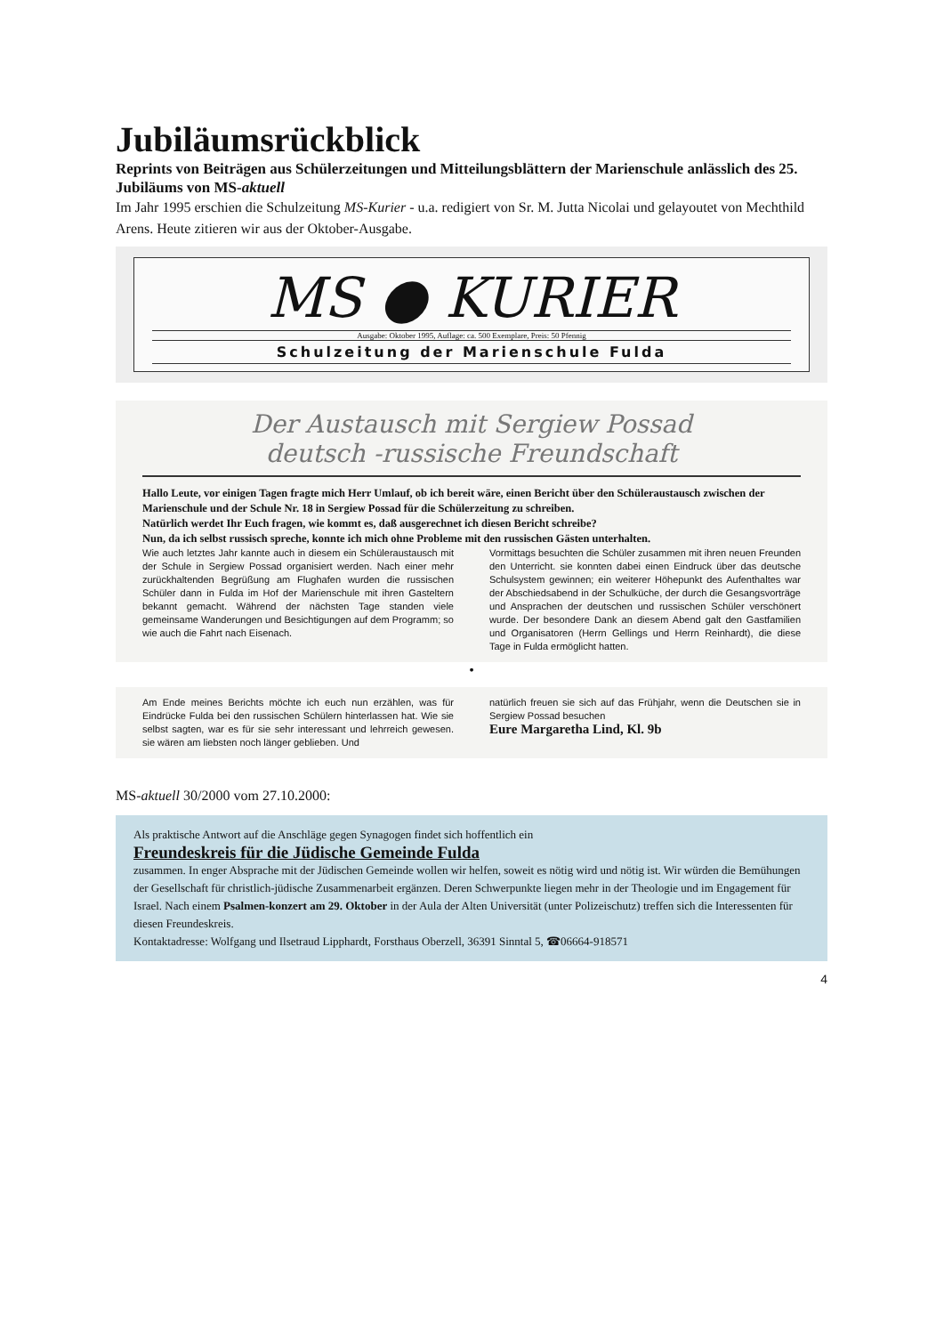Jubiläumsrückblick
Reprints von Beiträgen aus Schülerzeitungen und Mitteilungsblättern der Marienschule anlässlich des 25. Jubiläums von MS-aktuell
Im Jahr 1995 erschien die Schulzeitung MS-Kurier - u.a. redigiert von Sr. M. Jutta Nicolai und gelayoutet von Mechthild Arens. Heute zitieren wir aus der Oktober-Ausgabe.
MS ● KURIER
Ausgabe: Oktober 1995, Auflage: ca. 500 Exemplare, Preis: 50 Pfennig
Schulzeitung der Marienschule Fulda
Der Austausch mit Sergiew Possad
deutsch -russische Freundschaft
Hallo Leute, vor einigen Tagen fragte mich Herr Umlauf, ob ich bereit wäre, einen Bericht über den Schüleraustausch zwischen der Marienschule und der Schule Nr. 18 in Sergiew Possad für die Schülerzeitung zu schreiben.
Natürlich werdet Ihr Euch fragen, wie kommt es, daß ausgerechnet ich diesen Bericht schreibe?
Nun, da ich selbst russisch spreche, konnte ich mich ohne Probleme mit den russischen Gästen unterhalten.
Wie auch letztes Jahr kannte auch in diesem ein Schüleraustausch mit der Schule in Sergiew Possad organisiert werden. Nach einer mehr zurückhaltenden Begrüßung am Flughafen wurden die russischen Schüler dann in Fulda im Hof der Marienschule mit ihren Gasteltern bekannt gemacht. Während der nächsten Tage standen viele gemeinsame Wanderungen und Besichtigungen auf dem Programm; so wie auch die Fahrt nach Eisenach.
Vormittags besuchten die Schüler zusammen mit ihren neuen Freunden den Unterricht. sie konnten dabei einen Eindruck über das deutsche Schulsystem gewinnen; ein weiterer Höhepunkt des Aufenthaltes war der Abschiedsabend in der Schulküche, der durch die Gesangsvorträge und Ansprachen der deutschen und russischen Schüler verschönert wurde. Der besondere Dank an diesem Abend galt den Gastfamilien und Organisatoren (Herrn Gellings und Herrn Reinhardt), die diese Tage in Fulda ermöglicht hatten.
•
Am Ende meines Berichts möchte ich euch nun erzählen, was für Eindrücke Fulda bei den russischen Schülern hinterlassen hat. Wie sie selbst sagten, war es für sie sehr interessant und lehrreich gewesen. sie wären am liebsten noch länger geblieben. Und
natürlich freuen sie sich auf das Frühjahr, wenn die Deutschen sie in Sergiew Possad besuchen
Eure Margaretha Lind, Kl. 9b
MS-aktuell 30/2000 vom 27.10.2000:
Als praktische Antwort auf die Anschläge gegen Synagogen findet sich hoffentlich ein
Freundeskreis für die Jüdische Gemeinde Fulda
zusammen. In enger Absprache mit der Jüdischen Gemeinde wollen wir helfen, soweit es nötig wird und nötig ist. Wir würden die Bemühungen der Gesellschaft für christlich-jüdische Zusammenarbeit ergänzen. Deren Schwerpunkte liegen mehr in der Theologie und im Engagement für Israel. Nach einem Psalmen-konzert am 29. Oktober in der Aula der Alten Universität (unter Polizeischutz) treffen sich die Interessenten für diesen Freundeskreis.
Kontaktadresse: Wolfgang und Ilsetraud Lipphardt, Forsthaus Oberzell, 36391 Sinntal 5, ☎06664-918571
4